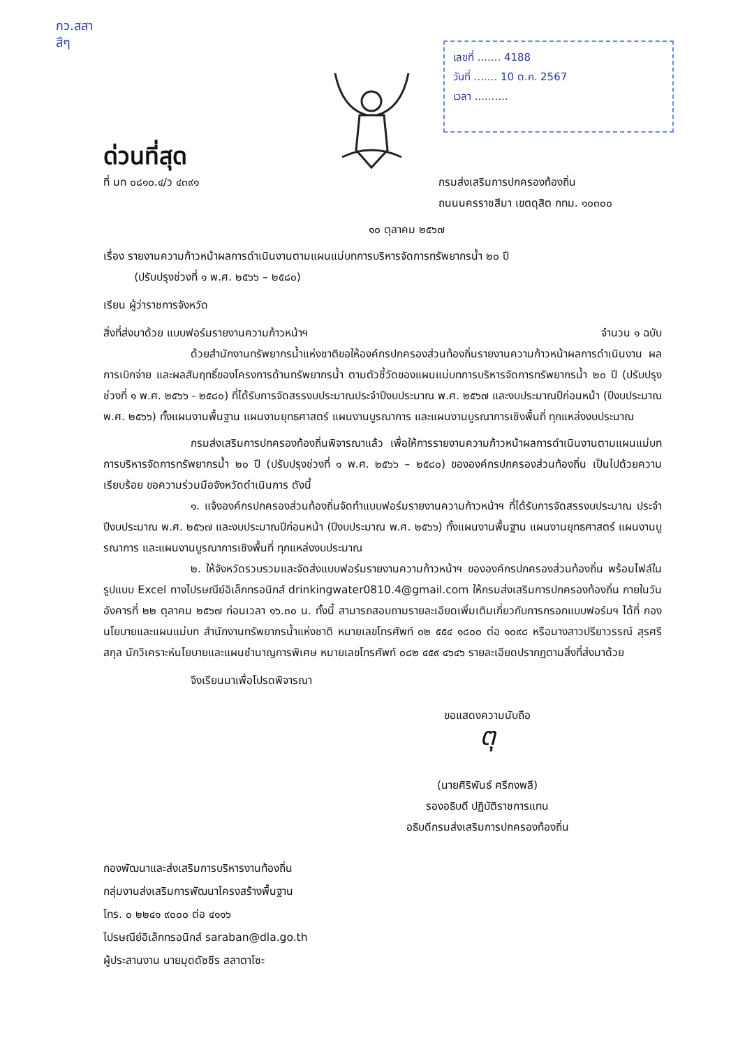กว.สสา
สึๆ
เลขที่ ....... 4188
วันที่ ....... 10 ต.ค. 2567
เวลา ..........
ด่วนที่สุด
ที่ มท ๐๘๑๐.๔/ว ๔๓๙๑ กรมส่งเสริมการปกครองท้องถิ่น
ถนนนครราชสีมา เขตดุสิต กทม. ๑๐๓๐๐
๑๐ ตุลาคม ๒๕๖๗
เรื่อง รายงานความก้าวหน้าผลการดำเนินงานตามแผนแม่บทการบริหารจัดการทรัพยากรน้ำ ๒๐ ปี
(ปรับปรุงช่วงที่ ๑ พ.ศ. ๒๕๖๖ – ๒๕๘๐)
เรียน ผู้ว่าราชการจังหวัด
สิ่งที่ส่งมาด้วย แบบฟอร์มรายงานความก้าวหน้าฯ จำนวน ๑ ฉบับ
ด้วยสำนักงานทรัพยากรน้ำแห่งชาติขอให้องค์กรปกครองส่วนท้องถิ่นรายงานความก้าวหน้าผลการดำเนินงาน ผลการเบิกจ่าย และผลสัมฤทธิ์ของโครงการด้านทรัพยากรน้ำ ตามตัวชี้วัดของแผนแม่บทการบริหารจัดการทรัพยากรน้ำ ๒๐ ปี (ปรับปรุงช่วงที่ ๑ พ.ศ. ๒๕๖๖ - ๒๕๘๐) ที่ได้รับการจัดสรรงบประมาณประจำปีงบประมาณ พ.ศ. ๒๕๖๗ และงบประมาณปีก่อนหน้า (ปีงบประมาณ พ.ศ. ๒๕๖๖) ทั้งแผนงานพื้นฐาน แผนงานยุทธศาสตร์ แผนงานบูรณาการ และแผนงานบูรณาการเชิงพื้นที่ ทุกแหล่งงบประมาณ
กรมส่งเสริมการปกครองท้องถิ่นพิจารณาแล้ว เพื่อให้การรายงานความก้าวหน้าผลการดำเนินงานตามแผนแม่บทการบริหารจัดการทรัพยากรน้ำ ๒๐ ปี (ปรับปรุงช่วงที่ ๑ พ.ศ. ๒๕๖๖ – ๒๕๘๐) ขององค์กรปกครองส่วนท้องถิ่น เป็นไปด้วยความเรียบร้อย ขอความร่วมมือจังหวัดดำเนินการ ดังนี้
๑. แจ้งองค์กรปกครองส่วนท้องถิ่นจัดทำแบบฟอร์มรายงานความก้าวหน้าฯ ที่ได้รับการจัดสรรงบประมาณ ประจำปีงบประมาณ พ.ศ. ๒๕๖๗ และงบประมาณปีก่อนหน้า (ปีงบประมาณ พ.ศ. ๒๕๖๖) ทั้งแผนงานพื้นฐาน แผนงานยุทธศาสตร์ แผนงานบูรณาการ และแผนงานบูรณาการเชิงพื้นที่ ทุกแหล่งงบประมาณ
๒. ให้จังหวัดรวบรวมและจัดส่งแบบฟอร์มรายงานความก้าวหน้าฯ ขององค์กรปกครองส่วนท้องถิ่น พร้อมไฟล์ในรูปแบบ Excel ทางไปรษณีย์อิเล็กทรอนิกส์ drinkingwater0810.4@gmail.com ให้กรมส่งเสริมการปกครองท้องถิ่น ภายในวันอังคารที่ ๒๒ ตุลาคม ๒๕๖๗ ก่อนเวลา ๑๖.๓๐ น. ทั้งนี้ สามารถสอบถามรายละเอียดเพิ่มเติมเกี่ยวกับการกรอกแบบฟอร์มฯ ได้ที่ กองนโยบายและแผนแม่บท สำนักงานทรัพยากรน้ำแห่งชาติ หมายเลขโทรศัพท์ ๐๒ ๕๕๔ ๑๘๐๐ ต่อ ๑๐๙๘ หรือนางสาวปรียาวรรณ์ สุรศรีสกุล นักวิเคราะห์นโยบายและแผนชำนาญการพิเศษ หมายเลขโทรศัพท์ ๐๘๒ ๔๕๙ ๔๖๔๖ รายละเอียดปรากฏตามสิ่งที่ส่งมาด้วย
จึงเรียนมาเพื่อโปรดพิจารณา
ขอแสดงความนับถือ
ตุ
(นายศิริพันธ์ ศรีกงพลี)
รองอธิบดี ปฏิบัติราชการแทน
อธิบดีกรมส่งเสริมการปกครองท้องถิ่น
กองพัฒนาและส่งเสริมการบริหารงานท้องถิ่น
กลุ่มงานส่งเสริมการพัฒนาโครงสร้างพื้นฐาน
โทร. ๐ ๒๒๔๑ ๙๐๐๐ ต่อ ๔๑๑๖
ไปรษณีย์อิเล็กทรอนิกส์ saraban@dla.go.th
ผู้ประสานงาน นายมุดดัซซีร สลาตาโซะ